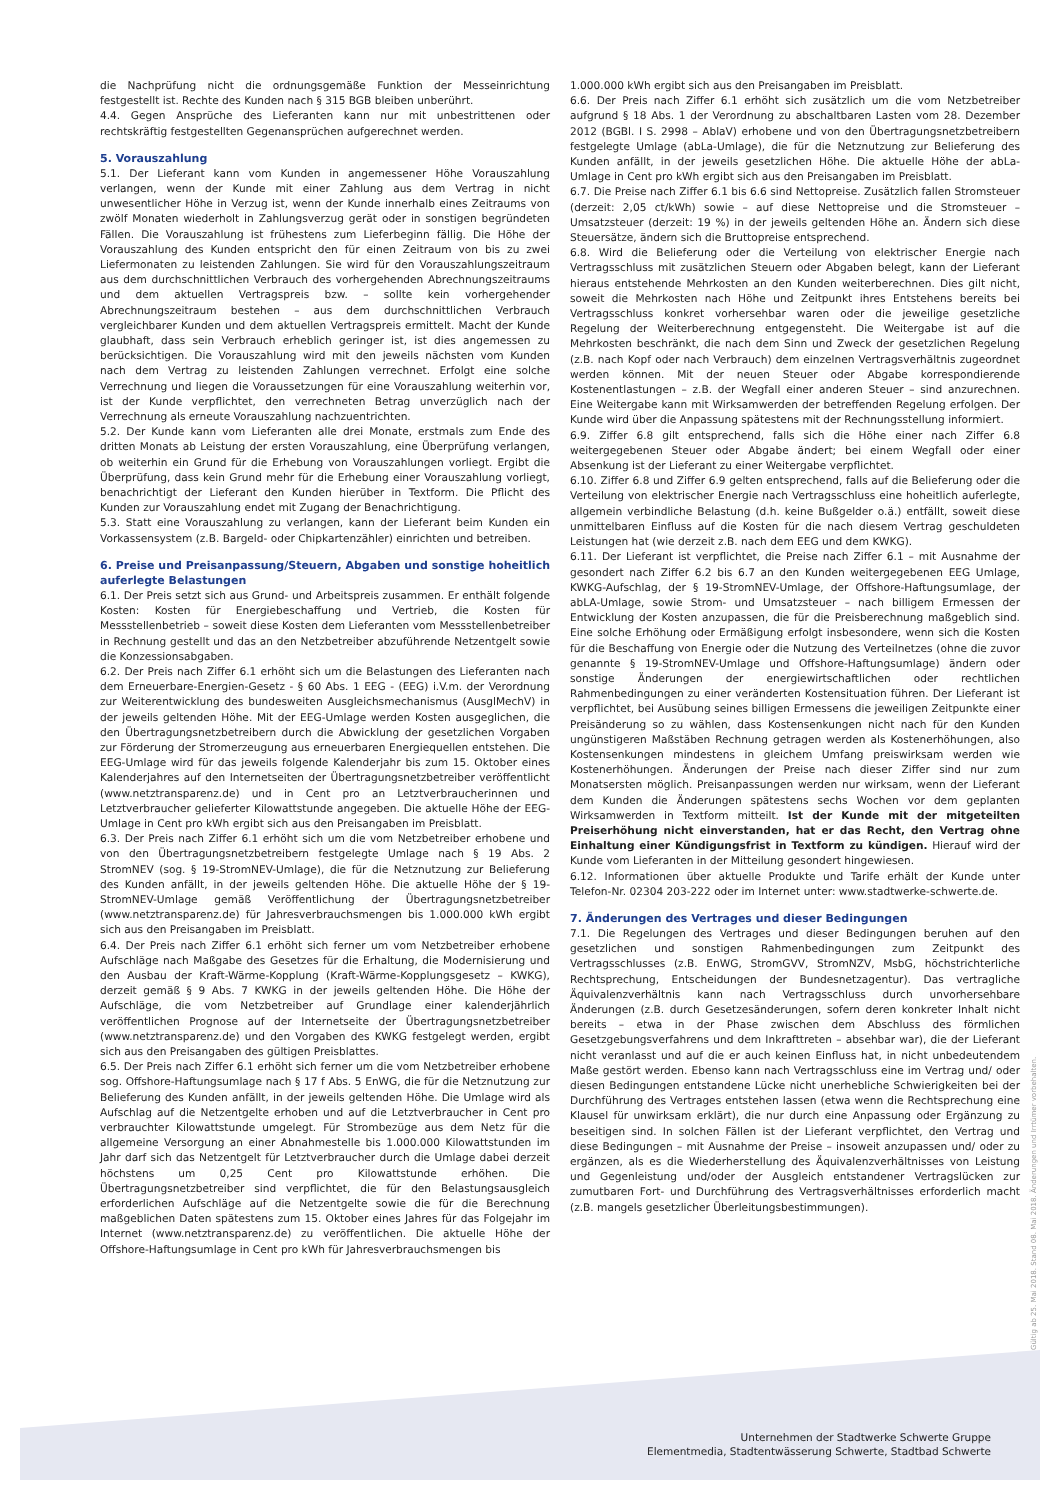die Nachprüfung nicht die ordnungsgemäße Funktion der Messeinrichtung festgestellt ist. Rechte des Kunden nach § 315 BGB bleiben unberührt.
4.4. Gegen Ansprüche des Lieferanten kann nur mit unbestrittenen oder rechtskräftig festgestellten Gegenansprüchen aufgerechnet werden.
5. Vorauszahlung
5.1. Der Lieferant kann vom Kunden in angemessener Höhe Vorauszahlung verlangen, wenn der Kunde mit einer Zahlung aus dem Vertrag in nicht unwesentlicher Höhe in Verzug ist, wenn der Kunde innerhalb eines Zeitraums von zwölf Monaten wiederholt in Zahlungsverzug gerät oder in sonstigen begründeten Fällen. Die Vorauszahlung ist frühestens zum Lieferbeginn fällig. Die Höhe der Vorauszahlung des Kunden entspricht den für einen Zeitraum von bis zu zwei Liefermonaten zu leistenden Zahlungen. Sie wird für den Vorauszahlungszeitraum aus dem durchschnittlichen Verbrauch des vorhergehenden Abrechnungszeitraums und dem aktuellen Vertragspreis bzw. – sollte kein vorhergehender Abrechnungszeitraum bestehen – aus dem durchschnittlichen Verbrauch vergleichbarer Kunden und dem aktuellen Vertragspreis ermittelt. Macht der Kunde glaubhaft, dass sein Verbrauch erheblich geringer ist, ist dies angemessen zu berücksichtigen. Die Vorauszahlung wird mit den jeweils nächsten vom Kunden nach dem Vertrag zu leistenden Zahlungen verrechnet. Erfolgt eine solche Verrechnung und liegen die Voraussetzungen für eine Vorauszahlung weiterhin vor, ist der Kunde verpflichtet, den verrechneten Betrag unverzüglich nach der Verrechnung als erneute Vorauszahlung nachzuentrichten.
5.2. Der Kunde kann vom Lieferanten alle drei Monate, erstmals zum Ende des dritten Monats ab Leistung der ersten Vorauszahlung, eine Überprüfung verlangen, ob weiterhin ein Grund für die Erhebung von Vorauszahlungen vorliegt. Ergibt die Überprüfung, dass kein Grund mehr für die Erhebung einer Vorauszahlung vorliegt, benachrichtigt der Lieferant den Kunden hierüber in Textform. Die Pflicht des Kunden zur Vorauszahlung endet mit Zugang der Benachrichtigung.
5.3. Statt eine Vorauszahlung zu verlangen, kann der Lieferant beim Kunden ein Vorkassensystem (z.B. Bargeld- oder Chipkartenzähler) einrichten und betreiben.
6. Preise und Preisanpassung/Steuern, Abgaben und sonstige hoheitlich auferlegte Belastungen
6.1. Der Preis setzt sich aus Grund- und Arbeitspreis zusammen. Er enthält folgende Kosten: Kosten für Energiebeschaffung und Vertrieb, die Kosten für Messstellenbetrieb – soweit diese Kosten dem Lieferanten vom Messstellenbetreiber in Rechnung gestellt und das an den Netzbetreiber abzuführende Netzentgelt sowie die Konzessionsabgaben.
6.2. Der Preis nach Ziffer 6.1 erhöht sich um die Belastungen des Lieferanten nach dem Erneuerbare-Energien-Gesetz - § 60 Abs. 1 EEG - (EEG) i.V.m. der Verordnung zur Weiterentwicklung des bundesweiten Ausgleichsmechanismus (AusglMechV) in der jeweils geltenden Höhe. Mit der EEG-Umlage werden Kosten ausgeglichen, die den Übertragungsnetzbetreibern durch die Abwicklung der gesetzlichen Vorgaben zur Förderung der Stromerzeugung aus erneuerbaren Energiequellen entstehen. Die EEG-Umlage wird für das jeweils folgende Kalenderjahr bis zum 15. Oktober eines Kalenderjahres auf den Internetseiten der Übertragungsnetzbetreiber veröffentlicht (www.netztransparenz.de) und in Cent pro an Letztverbraucherinnen und Letztverbraucher gelieferter Kilowattstunde angegeben. Die aktuelle Höhe der EEG-Umlage in Cent pro kWh ergibt sich aus den Preisangaben im Preisblatt.
6.3. Der Preis nach Ziffer 6.1 erhöht sich um die vom Netzbetreiber erhobene und von den Übertragungsnetzbetreibern festgelegte Umlage nach § 19 Abs. 2 StromNEV (sog. § 19-StromNEV-Umlage), die für die Netznutzung zur Belieferung des Kunden anfällt, in der jeweils geltenden Höhe. Die aktuelle Höhe der § 19-StromNEV-Umlage gemäß Veröffentlichung der Übertragungsnetzbetreiber (www.netztransparenz.de) für Jahresverbrauchsmengen bis 1.000.000 kWh ergibt sich aus den Preisangaben im Preisblatt.
6.4. Der Preis nach Ziffer 6.1 erhöht sich ferner um vom Netzbetreiber erhobene Aufschläge nach Maßgabe des Gesetzes für die Erhaltung, die Modernisierung und den Ausbau der Kraft-Wärme-Kopplung (Kraft-Wärme-Kopplungsgesetz – KWKG), derzeit gemäß § 9 Abs. 7 KWKG in der jeweils geltenden Höhe. Die Höhe der Aufschläge, die vom Netzbetreiber auf Grundlage einer kalenderjährlich veröffentlichen Prognose auf der Internetseite der Übertragungsnetzbetreiber (www.netztransparenz.de) und den Vorgaben des KWKG festgelegt werden, ergibt sich aus den Preisangaben des gültigen Preisblattes.
6.5. Der Preis nach Ziffer 6.1 erhöht sich ferner um die vom Netzbetreiber erhobene sog. Offshore-Haftungsumlage nach § 17 f Abs. 5 EnWG, die für die Netznutzung zur Belieferung des Kunden anfällt, in der jeweils geltenden Höhe. Die Umlage wird als Aufschlag auf die Netzentgelte erhoben und auf die Letztverbraucher in Cent pro verbrauchter Kilowattstunde umgelegt. Für Strombezüge aus dem Netz für die allgemeine Versorgung an einer Abnahmestelle bis 1.000.000 Kilowattstunden im Jahr darf sich das Netzentgelt für Letztverbraucher durch die Umlage dabei derzeit höchstens um 0,25 Cent pro Kilowattstunde erhöhen. Die Übertragungsnetzbetreiber sind verpflichtet, die für den Belastungsausgleich erforderlichen Aufschläge auf die Netzentgelte sowie die für die Berechnung maßgeblichen Daten spätestens zum 15. Oktober eines Jahres für das Folgejahr im Internet (www.netztransparenz.de) zu veröffentlichen. Die aktuelle Höhe der Offshore-Haftungsumlage in Cent pro kWh für Jahresverbrauchsmengen bis
1.000.000 kWh ergibt sich aus den Preisangaben im Preisblatt.
6.6. Der Preis nach Ziffer 6.1 erhöht sich zusätzlich um die vom Netzbetreiber aufgrund § 18 Abs. 1 der Verordnung zu abschaltbaren Lasten vom 28. Dezember 2012 (BGBl. I S. 2998 – AblaV) erhobene und von den Übertragungsnetzbetreibern festgelegte Umlage (abLa-Umlage), die für die Netznutzung zur Belieferung des Kunden anfällt, in der jeweils gesetzlichen Höhe. Die aktuelle Höhe der abLa-Umlage in Cent pro kWh ergibt sich aus den Preisangaben im Preisblatt.
6.7. Die Preise nach Ziffer 6.1 bis 6.6 sind Nettopreise. Zusätzlich fallen Stromsteuer (derzeit: 2,05 ct/kWh) sowie – auf diese Nettopreise und die Stromsteuer – Umsatzsteuer (derzeit: 19 %) in der jeweils geltenden Höhe an. Ändern sich diese Steuersätze, ändern sich die Bruttopreise entsprechend.
6.8. Wird die Belieferung oder die Verteilung von elektrischer Energie nach Vertragsschluss mit zusätzlichen Steuern oder Abgaben belegt, kann der Lieferant hieraus entstehende Mehrkosten an den Kunden weiterberechnen. Dies gilt nicht, soweit die Mehrkosten nach Höhe und Zeitpunkt ihres Entstehens bereits bei Vertragsschluss konkret vorhersehbar waren oder die jeweilige gesetzliche Regelung der Weiterberechnung entgegensteht. Die Weitergabe ist auf die Mehrkosten beschränkt, die nach dem Sinn und Zweck der gesetzlichen Regelung (z.B. nach Kopf oder nach Verbrauch) dem einzelnen Vertragsverhältnis zugeordnet werden können. Mit der neuen Steuer oder Abgabe korrespondierende Kostenentlastungen – z.B. der Wegfall einer anderen Steuer – sind anzurechnen. Eine Weitergabe kann mit Wirksamwerden der betreffenden Regelung erfolgen. Der Kunde wird über die Anpassung spätestens mit der Rechnungsstellung informiert.
6.9. Ziffer 6.8 gilt entsprechend, falls sich die Höhe einer nach Ziffer 6.8 weitergegebenen Steuer oder Abgabe ändert; bei einem Wegfall oder einer Absenkung ist der Lieferant zu einer Weitergabe verpflichtet.
6.10. Ziffer 6.8 und Ziffer 6.9 gelten entsprechend, falls auf die Belieferung oder die Verteilung von elektrischer Energie nach Vertragsschluss eine hoheitlich auferlegte, allgemein verbindliche Belastung (d.h. keine Bußgelder o.ä.) entfällt, soweit diese unmittelbaren Einfluss auf die Kosten für die nach diesem Vertrag geschuldeten Leistungen hat (wie derzeit z.B. nach dem EEG und dem KWKG).
6.11. Der Lieferant ist verpflichtet, die Preise nach Ziffer 6.1 – mit Ausnahme der gesondert nach Ziffer 6.2 bis 6.7 an den Kunden weitergegebenen EEG Umlage, KWKG-Aufschlag, der § 19-StromNEV-Umlage, der Offshore-Haftungsumlage, der abLA-Umlage, sowie Strom- und Umsatzsteuer – nach billigem Ermessen der Entwicklung der Kosten anzupassen, die für die Preisberechnung maßgeblich sind. Eine solche Erhöhung oder Ermäßigung erfolgt insbesondere, wenn sich die Kosten für die Beschaffung von Energie oder die Nutzung des Verteilnetzes (ohne die zuvor genannte § 19-StromNEV-Umlage und Offshore-Haftungsumlage) ändern oder sonstige Änderungen der energiewirtschaftlichen oder rechtlichen Rahmenbedingungen zu einer veränderten Kostensituation führen. Der Lieferant ist verpflichtet, bei Ausübung seines billigen Ermessens die jeweiligen Zeitpunkte einer Preisänderung so zu wählen, dass Kostensenkungen nicht nach für den Kunden ungünstigeren Maßstäben Rechnung getragen werden als Kostenerhöhungen, also Kostensenkungen mindestens in gleichem Umfang preiswirksam werden wie Kostenerhöhungen. Änderungen der Preise nach dieser Ziffer sind nur zum Monatsersten möglich. Preisanpassungen werden nur wirksam, wenn der Lieferant dem Kunden die Änderungen spätestens sechs Wochen vor dem geplanten Wirksamwerden in Textform mitteilt. Ist der Kunde mit der mitgeteilten Preiserhöhung nicht einverstanden, hat er das Recht, den Vertrag ohne Einhaltung einer Kündigungsfrist in Textform zu kündigen. Hierauf wird der Kunde vom Lieferanten in der Mitteilung gesondert hingewiesen.
6.12. Informationen über aktuelle Produkte und Tarife erhält der Kunde unter Telefon-Nr. 02304 203-222 oder im Internet unter: www.stadtwerke-schwerte.de.
7. Änderungen des Vertrages und dieser Bedingungen
7.1. Die Regelungen des Vertrages und dieser Bedingungen beruhen auf den gesetzlichen und sonstigen Rahmenbedingungen zum Zeitpunkt des Vertragsschlusses (z.B. EnWG, StromGVV, StromNZV, MsbG, höchstrichterliche Rechtsprechung, Entscheidungen der Bundesnetzagentur). Das vertragliche Äquivalenzverhältnis kann nach Vertragsschluss durch unvorhersehbare Änderungen (z.B. durch Gesetzesänderungen, sofern deren konkreter Inhalt nicht bereits – etwa in der Phase zwischen dem Abschluss des förmlichen Gesetzgebungsverfahrens und dem Inkrafttreten – absehbar war), die der Lieferant nicht veranlasst und auf die er auch keinen Einfluss hat, in nicht unbedeutendem Maße gestört werden. Ebenso kann nach Vertragsschluss eine im Vertrag und/ oder diesen Bedingungen entstandene Lücke nicht unerhebliche Schwierigkeiten bei der Durchführung des Vertrages entstehen lassen (etwa wenn die Rechtsprechung eine Klausel für unwirksam erklärt), die nur durch eine Anpassung oder Ergänzung zu beseitigen sind. In solchen Fällen ist der Lieferant verpflichtet, den Vertrag und diese Bedingungen – mit Ausnahme der Preise – insoweit anzupassen und/ oder zu ergänzen, als es die Wiederherstellung des Äquivalenzverhältnisses von Leistung und Gegenleistung und/oder der Ausgleich entstandener Vertragslücken zur zumutbaren Fort- und Durchführung des Vertragsverhältnisses erforderlich macht (z.B. mangels gesetzlicher Überleitungsbestimmungen).
Gültig ab 25. Mai 2018. Stand 08. Mai 2018. Änderungen und Irrtümer vorbehalten.
Unternehmen der Stadtwerke Schwerte Gruppe
Elementmedia, Stadtentwässerung Schwerte, Stadtbad Schwerte